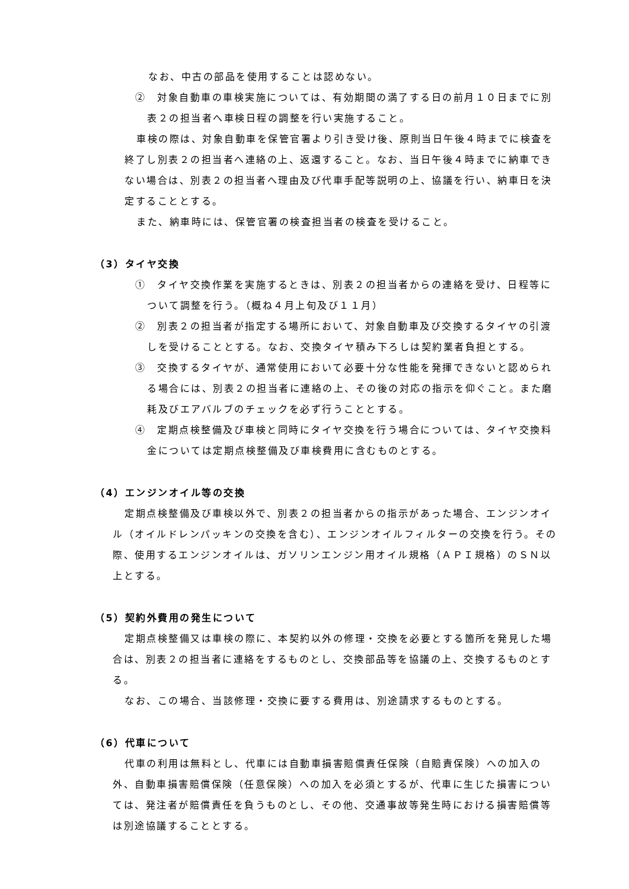なお、中古の部品を使用することは認めない。
②　対象自動車の車検実施については、有効期間の満了する日の前月１０日までに別表２の担当者へ車検日程の調整を行い実施すること。
車検の際は、対象自動車を保管官署より引き受け後、原則当日午後４時までに検査を終了し別表２の担当者へ連絡の上、返還すること。なお、当日午後４時までに納車できない場合は、別表２の担当者へ理由及び代車手配等説明の上、協議を行い、納車日を決定することとする。
また、納車時には、保管官署の検査担当者の検査を受けること。
（3）タイヤ交換
①　タイヤ交換作業を実施するときは、別表２の担当者からの連絡を受け、日程等について調整を行う。（概ね４月上旬及び１１月）
②　別表２の担当者が指定する場所において、対象自動車及び交換するタイヤの引渡しを受けることとする。なお、交換タイヤ積み下ろしは契約業者負担とする。
③　交換するタイヤが、通常使用において必要十分な性能を発揮できないと認められる場合には、別表２の担当者に連絡の上、その後の対応の指示を仰ぐこと。また磨耗及びエアバルブのチェックを必ず行うこととする。
④　定期点検整備及び車検と同時にタイヤ交換を行う場合については、タイヤ交換料金については定期点検整備及び車検費用に含むものとする。
（4）エンジンオイル等の交換
定期点検整備及び車検以外で、別表２の担当者からの指示があった場合、エンジンオイル（オイルドレンパッキンの交換を含む）、エンジンオイルフィルターの交換を行う。その際、使用するエンジンオイルは、ガソリンエンジン用オイル規格（ＡＰＩ規格）のＳＮ以上とする。
（5）契約外費用の発生について
定期点検整備又は車検の際に、本契約以外の修理・交換を必要とする箇所を発見した場合は、別表２の担当者に連絡をするものとし、交換部品等を協議の上、交換するものとする。
なお、この場合、当該修理・交換に要する費用は、別途請求するものとする。
（6）代車について
代車の利用は無料とし、代車には自動車損害賠償責任保険（自賠責保険）への加入の外、自動車損害賠償保険（任意保険）への加入を必須とするが、代車に生じた損害については、発注者が賠償責任を負うものとし、その他、交通事故等発生時における損害賠償等は別途協議することとする。